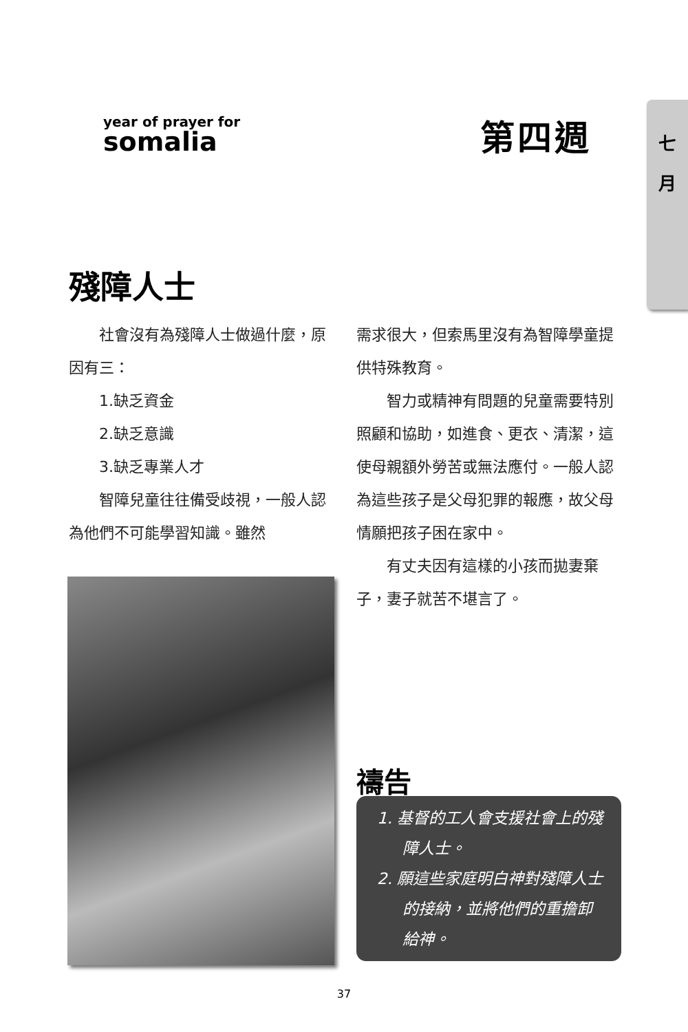七
月
year of prayer for
somalia
第四週
殘障人士
社會沒有為殘障人士做過什麼，原因有三：
1.缺乏資金
2.缺乏意識
3.缺乏專業人才
智障兒童往往備受歧視，一般人認為他們不可能學習知識。雖然
需求很大，但索馬里沒有為智障學童提供特殊教育。
智力或精神有問題的兒童需要特別照顧和協助，如進食、更衣、清潔，這使母親額外勞苦或無法應付。一般人認為這些孩子是父母犯罪的報應，故父母情願把孩子困在家中。
有丈夫因有這樣的小孩而拋妻棄子，妻子就苦不堪言了。
禱告
1. 基督的工人會支援社會上的殘障人士。
2. 願這些家庭明白神對殘障人士的接納，並將他們的重擔卸給神。
37